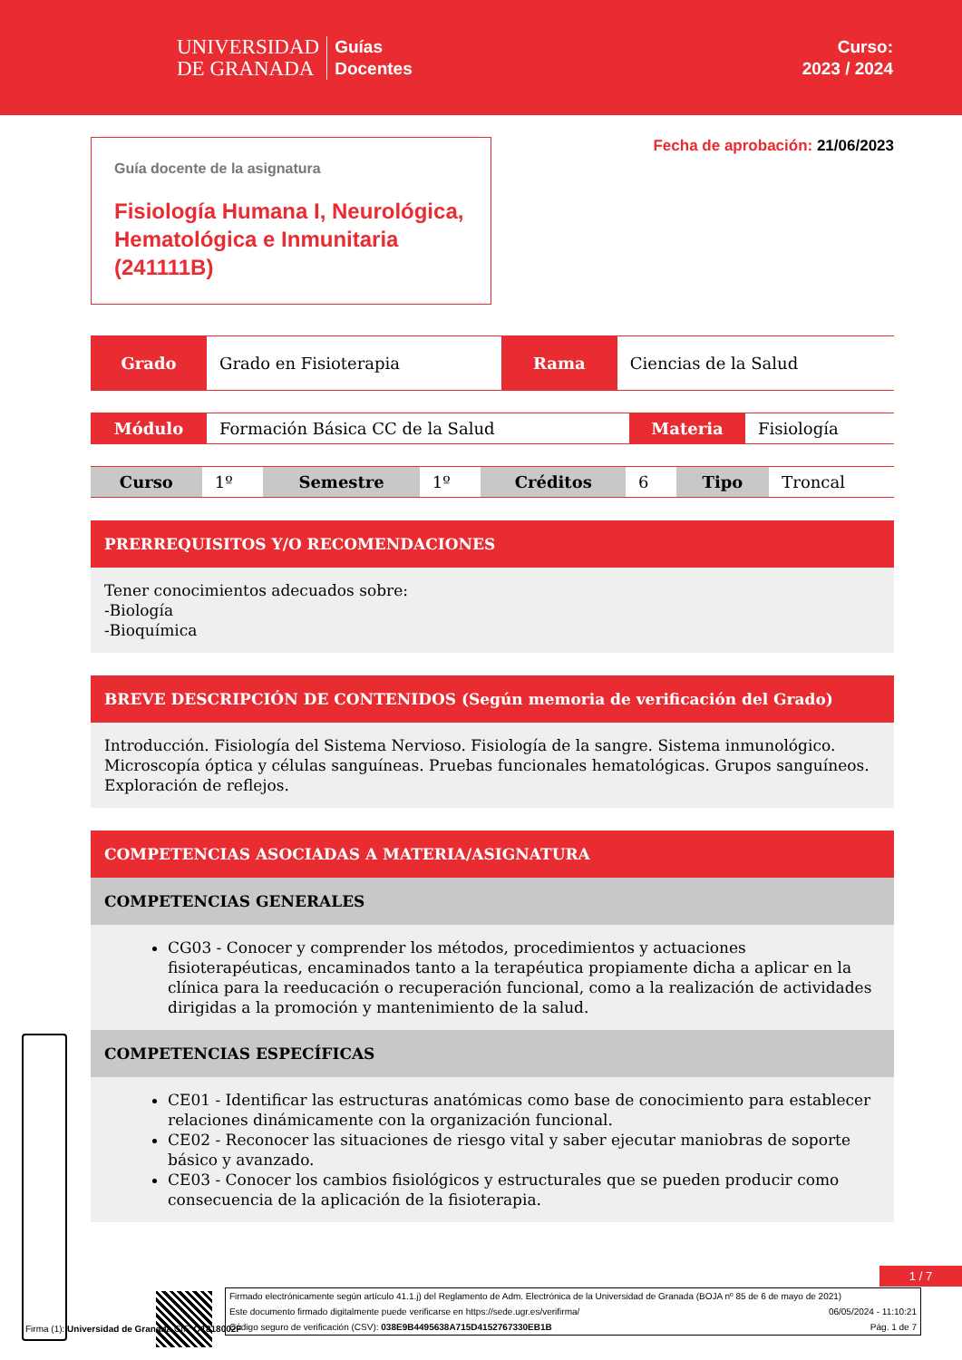UNIVERSIDAD
DE GRANADA
Guías
Docentes
Curso:
2023 / 2024
Guía docente de la asignatura
Fisiología Humana I, Neurológica, Hematológica e Inmunitaria (241111B)
Fecha de aprobación: 21/06/2023
| Grado | Grado en Fisioterapia | Rama | Ciencias de la Salud |
| Módulo | Formación Básica CC de la Salud | Materia | Fisiología |
| Curso | 1º | Semestre | 1º | Créditos | 6 | Tipo | Troncal |
PRERREQUISITOS Y/O RECOMENDACIONES
Tener conocimientos adecuados sobre:
-Biología
-Bioquímica
BREVE DESCRIPCIÓN DE CONTENIDOS (Según memoria de verificación del Grado)
Introducción. Fisiología del Sistema Nervioso. Fisiología de la sangre. Sistema inmunológico. Microscopía óptica y células sanguíneas. Pruebas funcionales hematológicas. Grupos sanguíneos. Exploración de reflejos.
COMPETENCIAS ASOCIADAS A MATERIA/ASIGNATURA
COMPETENCIAS GENERALES
CG03 - Conocer y comprender los métodos, procedimientos y actuaciones fisioterapéuticas, encaminados tanto a la terapéutica propiamente dicha a aplicar en la clínica para la reeducación o recuperación funcional, como a la realización de actividades dirigidas a la promoción y mantenimiento de la salud.
COMPETENCIAS ESPECÍFICAS
CE01 - Identificar las estructuras anatómicas como base de conocimiento para establecer relaciones dinámicamente con la organización funcional.
CE02 - Reconocer las situaciones de riesgo vital y saber ejecutar maniobras de soporte básico y avanzado.
CE03 - Conocer los cambios fisiológicos y estructurales que se pueden producir como consecuencia de la aplicación de la fisioterapia.
1 / 7
Firmado electrónicamente según artículo 41.1.j) del Reglamento de Adm. Electrónica de la Universidad de Granada (BOJA nº 85 de 6 de mayo de 2021)
Este documento firmado digitalmente puede verificarse en https://sede.ugr.es/verifirma/ 06/05/2024 - 11:10:21
Código seguro de verificación (CSV): 038E9B4495638A715D4152767330EB1B Pág. 1 de 7
Firma (1): Universidad de Granada CIF: Q1818002F